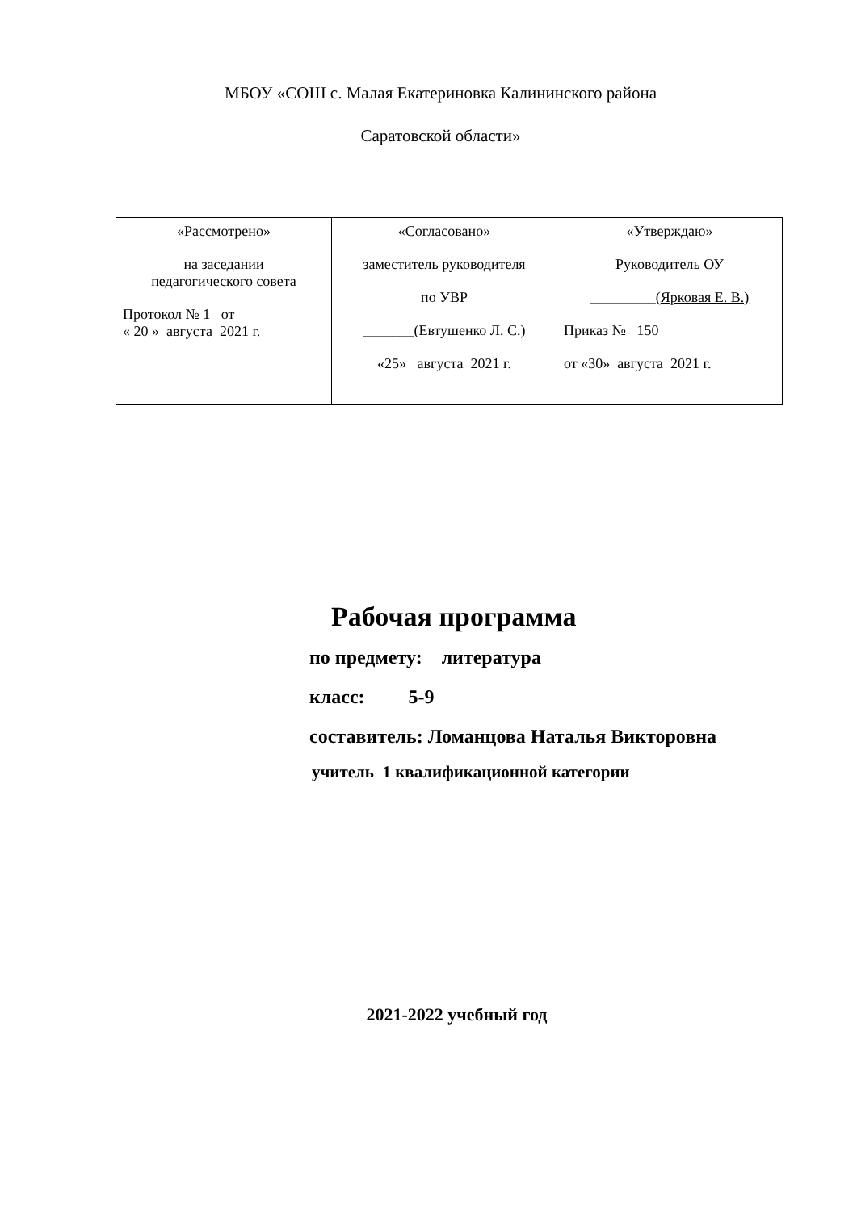МБОУ «СОШ с. Малая Екатериновка Калининского района
Саратовской области»
| «Рассмотрено» на заседании педагогического совета Протокол № 1 от « 20 » августа 2021 г. | «Согласовано» заместитель руководителя по УВР _______(Евтушенко Л. С.) «25» августа 2021 г. | «Утверждаю» Руководитель ОУ _________( Ярковая Е. В.) Приказ № 150 от «30» августа 2021 г. |
Рабочая программа
по предмету: литература
класс: 5-9
составитель: Ломанцова Наталья Викторовна
учитель 1 квалификационной категории
2021-2022 учебный год